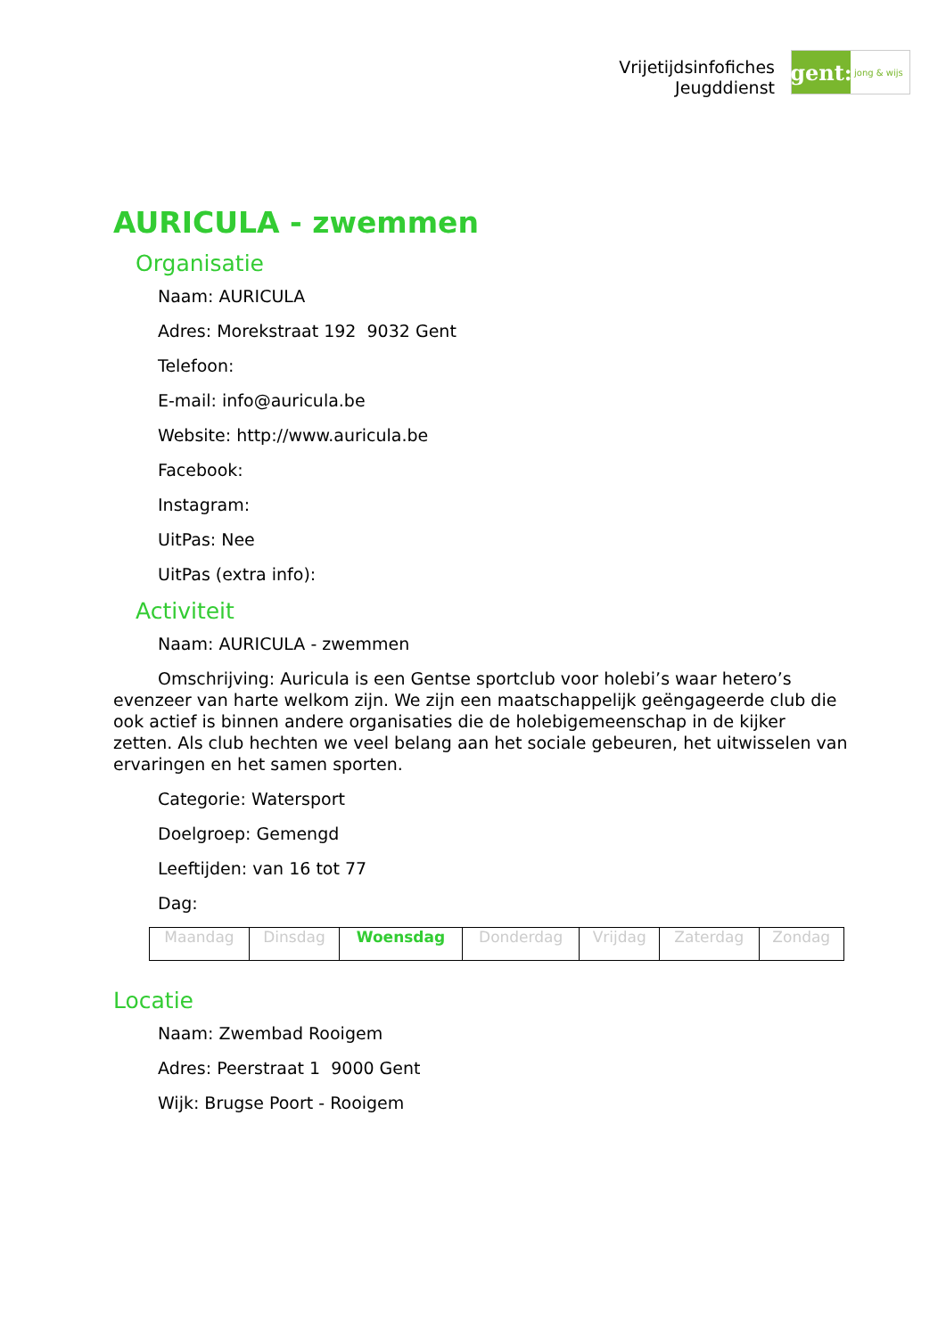Vrijetijdsinfofiches
Jeugddienst
gent:
jong & wijs
AURICULA - zwemmen
Organisatie
Naam: AURICULA
Adres: Morekstraat 192 9032 Gent
Telefoon:
E-mail: info@auricula.be
Website: http://www.auricula.be
Facebook:
Instagram:
UitPas: Nee
UitPas (extra info):
Activiteit
Naam: AURICULA - zwemmen
Omschrijving: Auricula is een Gentse sportclub voor holebi’s waar hetero’s evenzeer van harte welkom zijn. We zijn een maatschappelijk geëngageerde club die ook actief is binnen andere organisaties die de holebigemeenschap in de kijker zetten. Als club hechten we veel belang aan het sociale gebeuren, het uitwisselen van ervaringen en het samen sporten.
Categorie: Watersport
Doelgroep: Gemengd
Leeftijden: van 16 tot 77
Dag:
| Maandag | Dinsdag | Woensdag | Donderdag | Vrijdag | Zaterdag | Zondag |
Locatie
Naam: Zwembad Rooigem
Adres: Peerstraat 1 9000 Gent
Wijk: Brugse Poort - Rooigem